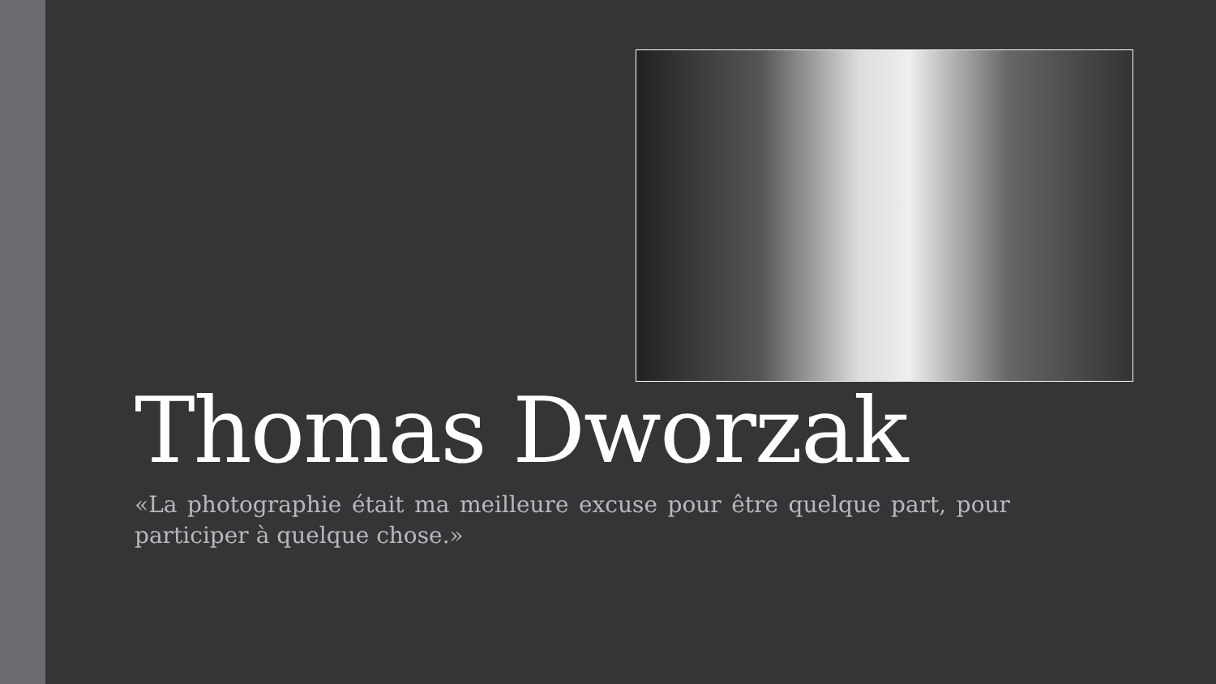Thomas Dworzak
«La photographie était ma meilleure excuse pour être quelque part, pour participer à quelque chose.»